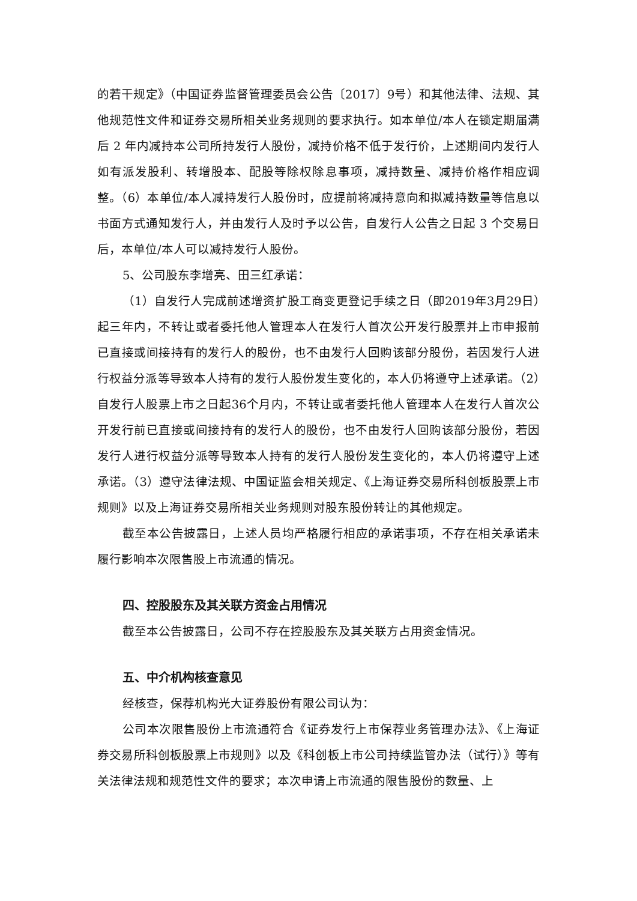的若干规定》（中国证券监督管理委员会公告〔2017〕9号）和其他法律、法规、其他规范性文件和证券交易所相关业务规则的要求执行。如本单位/本人在锁定期届满后 2 年内减持本公司所持发行人股份，减持价格不低于发行价，上述期间内发行人如有派发股利、转增股本、配股等除权除息事项，减持数量、减持价格作相应调整。（6）本单位/本人减持发行人股份时，应提前将减持意向和拟减持数量等信息以书面方式通知发行人，并由发行人及时予以公告，自发行人公告之日起 3 个交易日后，本单位/本人可以减持发行人股份。
5、公司股东李增亮、田三红承诺：
（1）自发行人完成前述增资扩股工商变更登记手续之日（即2019年3月29日）起三年内，不转让或者委托他人管理本人在发行人首次公开发行股票并上市申报前已直接或间接持有的发行人的股份，也不由发行人回购该部分股份，若因发行人进行权益分派等导致本人持有的发行人股份发生变化的，本人仍将遵守上述承诺。（2）自发行人股票上市之日起36个月内，不转让或者委托他人管理本人在发行人首次公开发行前已直接或间接持有的发行人的股份，也不由发行人回购该部分股份，若因发行人进行权益分派等导致本人持有的发行人股份发生变化的，本人仍将遵守上述承诺。（3）遵守法律法规、中国证监会相关规定、《上海证券交易所科创板股票上市规则》以及上海证券交易所相关业务规则对股东股份转让的其他规定。
截至本公告披露日，上述人员均严格履行相应的承诺事项，不存在相关承诺未履行影响本次限售股上市流通的情况。
四、控股股东及其关联方资金占用情况
截至本公告披露日，公司不存在控股股东及其关联方占用资金情况。
五、中介机构核查意见
经核查，保荐机构光大证券股份有限公司认为：
公司本次限售股份上市流通符合《证券发行上市保荐业务管理办法》、《上海证券交易所科创板股票上市规则》以及《科创板上市公司持续监管办法（试行）》等有关法律法规和规范性文件的要求；本次申请上市流通的限售股份的数量、上